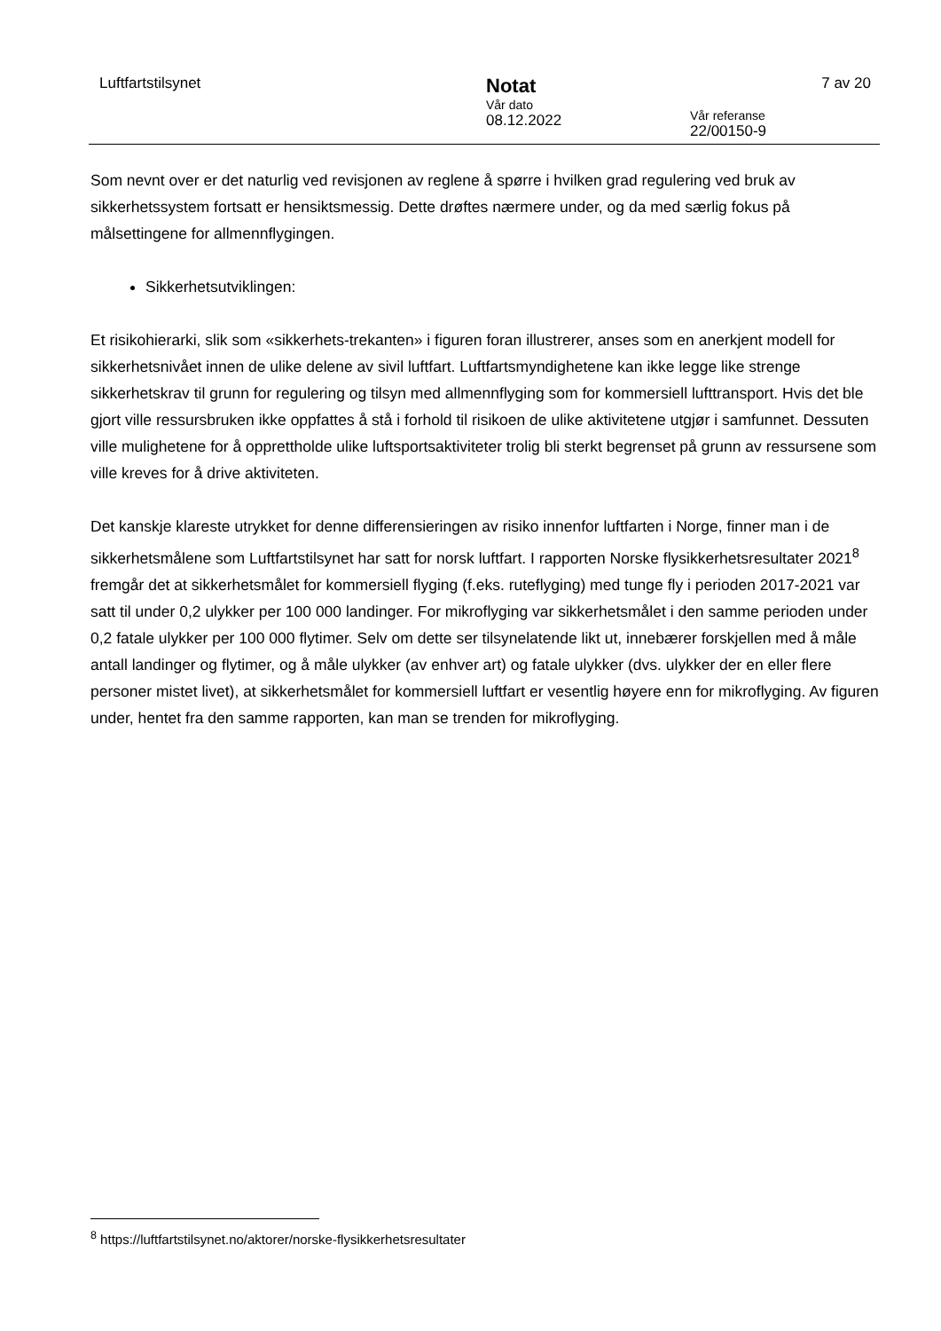Luftfartstilsynet
Notat
Vår dato
08.12.2022
Vår referanse
22/00150-9
7 av 20
Som nevnt over er det naturlig ved revisjonen av reglene å spørre i hvilken grad regulering ved bruk av sikkerhetssystem fortsatt er hensiktsmessig. Dette drøftes nærmere under, og da med særlig fokus på målsettingene for allmennflygingen.
Sikkerhetsutviklingen:
Et risikohierarki, slik som «sikkerhets-trekanten» i figuren foran illustrerer, anses som en anerkjent modell for sikkerhetsnivået innen de ulike delene av sivil luftfart. Luftfartsmyndighetene kan ikke legge like strenge sikkerhetskrav til grunn for regulering og tilsyn med allmennflyging som for kommersiell lufttransport. Hvis det ble gjort ville ressursbruken ikke oppfattes å stå i forhold til risikoen de ulike aktivitetene utgjør i samfunnet. Dessuten ville mulighetene for å opprettholde ulike luftsportsaktiviteter trolig bli sterkt begrenset på grunn av ressursene som ville kreves for å drive aktiviteten.
Det kanskje klareste utrykket for denne differensieringen av risiko innenfor luftfarten i Norge, finner man i de sikkerhetsmålene som Luftfartstilsynet har satt for norsk luftfart. I rapporten Norske flysikkerhetsresultater 2021<sup>8</sup> fremgår det at sikkerhetsmålet for kommersiell flyging (f.eks. ruteflyging) med tunge fly i perioden 2017-2021 var satt til under 0,2 ulykker per 100 000 landinger. For mikroflyging var sikkerhetsmålet i den samme perioden under 0,2 fatale ulykker per 100 000 flytimer. Selv om dette ser tilsynelatende likt ut, innebærer forskjellen med å måle antall landinger og flytimer, og å måle ulykker (av enhver art) og fatale ulykker (dvs. ulykker der en eller flere personer mistet livet), at sikkerhetsmålet for kommersiell luftfart er vesentlig høyere enn for mikroflyging. Av figuren under, hentet fra den samme rapporten, kan man se trenden for mikroflyging.
<sup>8</sup> https://luftfartstilsynet.no/aktorer/norske-flysikkerhetsresultater